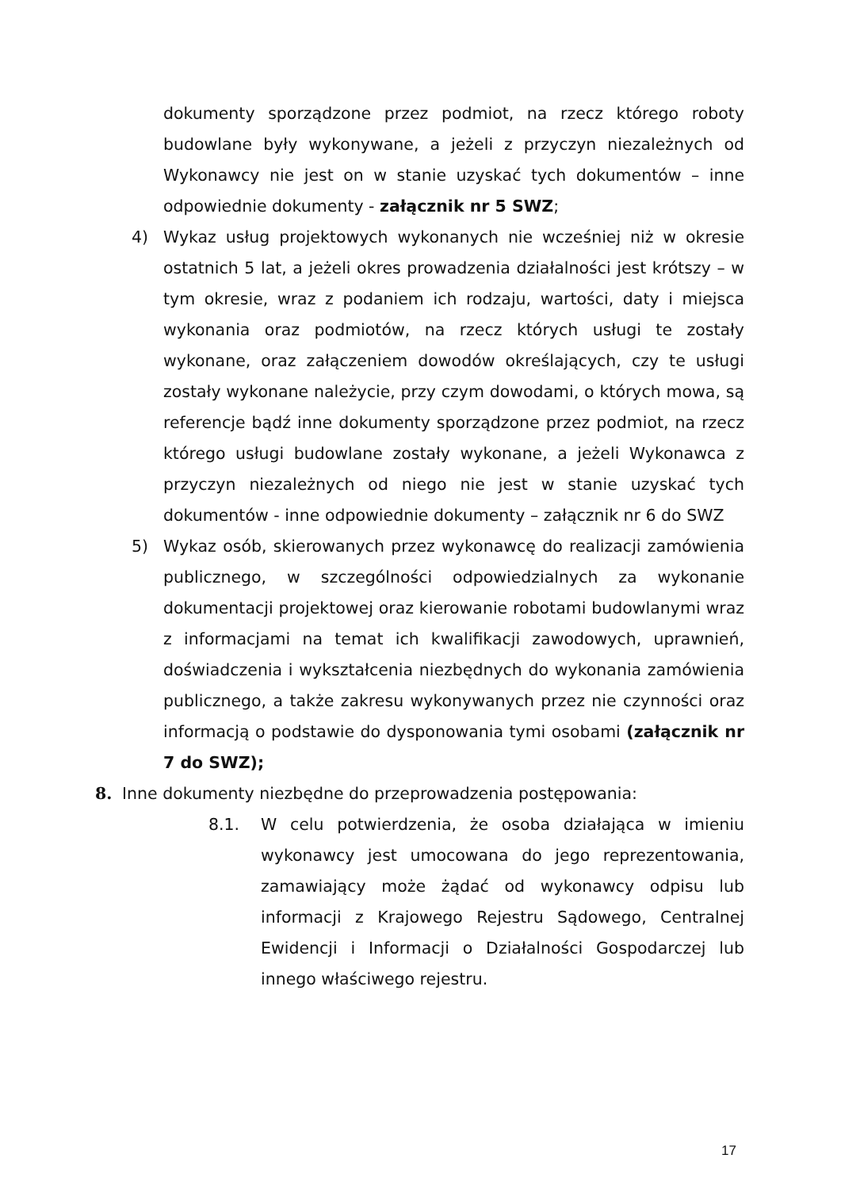dokumenty sporządzone przez podmiot, na rzecz którego roboty budowlane były wykonywane, a jeżeli z przyczyn niezależnych od Wykonawcy nie jest on w stanie uzyskać tych dokumentów – inne odpowiednie dokumenty - załącznik nr 5 SWZ;
4) Wykaz usług projektowych wykonanych nie wcześniej niż w okresie ostatnich 5 lat, a jeżeli okres prowadzenia działalności jest krótszy – w tym okresie, wraz z podaniem ich rodzaju, wartości, daty i miejsca wykonania oraz podmiotów, na rzecz których usługi te zostały wykonane, oraz załączeniem dowodów określających, czy te usługi zostały wykonane należycie, przy czym dowodami, o których mowa, są referencje bądź inne dokumenty sporządzone przez podmiot, na rzecz którego usługi budowlane zostały wykonane, a jeżeli Wykonawca z przyczyn niezależnych od niego nie jest w stanie uzyskać tych dokumentów - inne odpowiednie dokumenty – załącznik nr 6 do SWZ
5) Wykaz osób, skierowanych przez wykonawcę do realizacji zamówienia publicznego, w szczególności odpowiedzialnych za wykonanie dokumentacji projektowej oraz kierowanie robotami budowlanymi wraz z informacjami na temat ich kwalifikacji zawodowych, uprawnień, doświadczenia i wykształcenia niezbędnych do wykonania zamówienia publicznego, a także zakresu wykonywanych przez nie czynności oraz informacją o podstawie do dysponowania tymi osobami (załącznik nr 7 do SWZ);
8. Inne dokumenty niezbędne do przeprowadzenia postępowania:
8.1. W celu potwierdzenia, że osoba działająca w imieniu wykonawcy jest umocowana do jego reprezentowania, zamawiający może żądać od wykonawcy odpisu lub informacji z Krajowego Rejestru Sądowego, Centralnej Ewidencji i Informacji o Działalności Gospodarczej lub innego właściwego rejestru.
17